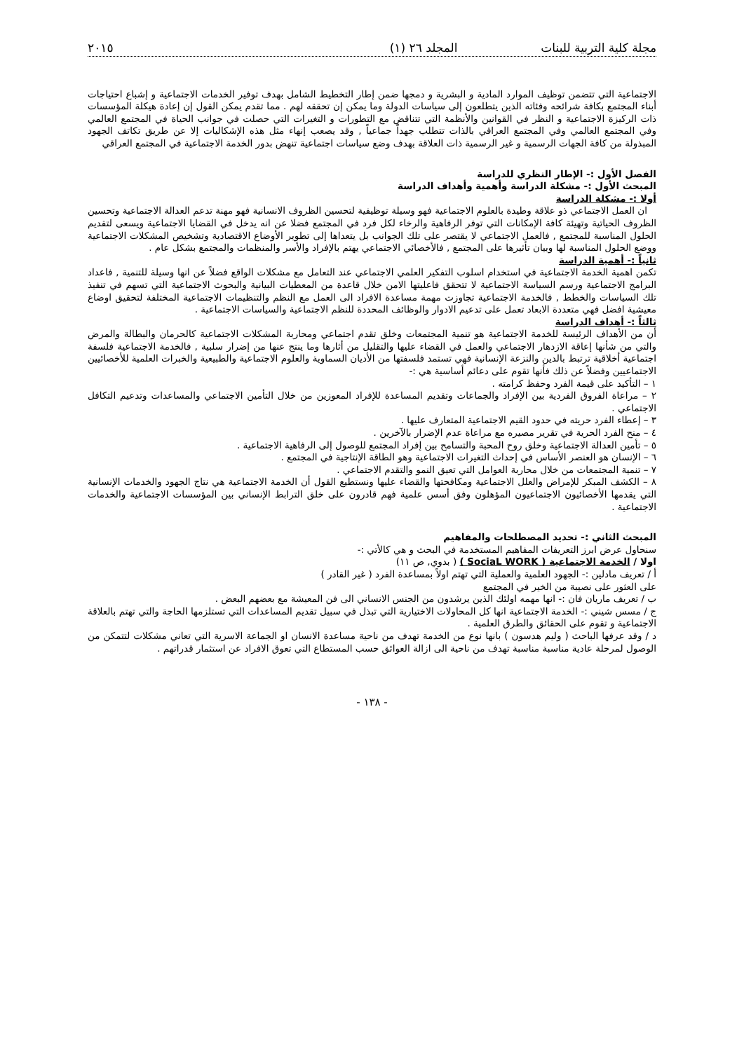مجلة كلية التربية للبنات المجلد ٢٦ (١) ٢٠١٥
الاجتماعية التي تتضمن توظيف الموارد المادية و البشرية و دمجها ضمن إطار التخطيط الشامل بهدف توفير الخدمات الاجتماعية و إشباع احتياجات أبناء المجتمع بكافة شرائحه وفئاته الذين يتطلعون إلى سياسات الدولة وما يمكن إن تحققه لهم . مما تقدم يمكن القول إن إعادة هيكلة المؤسسات ذات الركيزة الاجتماعية و النظر في القوانين والأنظمة التي تتناقض مع التطورات و التغيرات التي حصلت في جوانب الحياة في المجتمع العالمي وفي المجتمع العالمي وفي المجتمع العراقي بالذات تتطلب جهداً جماعياً , وقد يصعب إنهاء مثل هذه الإشكاليات إلا عن طريق تكاتف الجهود المبذولة من كافة الجهات الرسمية و غير الرسمية ذات العلاقة بهدف وضع سياسات اجتماعية تنهض بدور الخدمة الاجتماعية في المجتمع العراقي
الفصل الأول :- الإطار النظري للدراسة
المبحث الأول :- مشكلة الدراسة وأهمية وأهداف الدراسة
أولا :- مشكلة الدراسة
ان العمل الاجتماعي ذو علاقة وطيدة بالعلوم الاجتماعية فهو وسيلة توظيفية لتحسين الظروف الانسانية فهو مهنة تدعم العدالة الاجتماعية وتحسين الظروف الحياتية وتهيئة كافة الإمكانات التي توفر الرفاهية والرخاء لكل فرد في المجتمع فضلا عن انه يدخل في القضايا الاجتماعية ويسعى لتقديم الحلول المناسبة للمجتمع , فالعمل الاجتماعي لا يقتصر على تلك الجوانب بل يتعداها إلى تطوير الأوضاع الاقتصادية وتشخيص المشكلات الاجتماعية ووضع الحلول المناسبة لها وبيان تأثيرها على المجتمع , فالأخصائي الاجتماعي يهتم بالإفراد والأسر والمنظمات والمجتمع بشكل عام .
ثانياً :- أهمية الدراسة
تكمن اهمية الخدمة الاجتماعية في استخدام اسلوب التفكير العلمي الاجتماعي عند التعامل مع مشكلات الواقع فضلاً عن انها وسيلة للتنمية , فاعداد البرامج الاجتماعية ورسم السياسة الاجتماعية لا تتحقق فاعليتها الامن خلال قاعدة من المعطيات البيانية والبحوث الاجتماعية التي تسهم في تنفيذ تلك السياسات والخطط , فالخدمة الاجتماعية تجاوزت مهمة مساعدة الافراد الى العمل مع النظم والتنظيمات الاجتماعية المختلفة لتحقيق اوضاع معيشية افضل فهي متعددة الابعاد تعمل على تدعيم الادوار والوظائف المحددة للنظم الاجتماعية والسياسات الاجتماعية .
ثالثاً :- أهداف الدراسة
أن من الأهداف الرئيسة للخدمة الاجتماعية هو تنمية المجتمعات وخلق تقدم اجتماعي ومحاربة المشكلات الاجتماعية كالحرمان والبطالة والمرض والتي من شأنها إعاقة الازدهار الاجتماعي والعمل في القضاء عليها والتقليل من أثارها وما ينتج عنها من إضرار سلبية , فالخدمة الاجتماعية فلسفة اجتماعية أخلاقية ترتبط بالدين والنزعة الإنسانية فهي تستمد فلسفتها من الأديان السماوية والعلوم الاجتماعية والطبيعية والخبرات العلمية للأخصائيين الاجتماعيين وفضلاً عن ذلك فأنها تقوم على دعائم أساسية هي :-
١ – التأكيد على قيمة الفرد وحفظ كرامته .
٢ – مراعاة الفروق الفردية بين الإفراد والجماعات وتقديم المساعدة للإفراد المعوزين من خلال التأمين الاجتماعي والمساعدات وتدعيم التكافل الاجتماعي .
٣ – إعطاء الفرد حريته في حدود القيم الاجتماعية المتعارف عليها .
٤ – منح الفرد الحرية في تقرير مصيره مع مراعاة عدم الإضرار بالآخرين .
٥ – تأمين العدالة الاجتماعية وخلق روح المحبة والتسامح بين إفراد المجتمع للوصول إلى الرفاهية الاجتماعية .
٦ – الإنسان هو العنصر الأساس في إحداث التغيرات الاجتماعية وهو الطاقة الإنتاجية في المجتمع .
٧ – تنمية المجتمعات من خلال محاربة العوامل التي تعيق النمو والتقدم الاجتماعي .
٨ – الكشف المبكر للإمراض والعلل الاجتماعية ومكافحتها والقضاء عليها ونستطيع القول أن الخدمة الاجتماعية هي نتاج الجهود والخدمات الإنسانية التي يقدمها الأخصائيون الاجتماعيون المؤهلون وفق أسس علمية فهم قادرون على خلق الترابط الإنساني بين المؤسسات الاجتماعية والخدمات الاجتماعية .
المبحث الثاني :- تحديد المصطلحات والمفاهيم
سنحاول عرض ابرز التعريفات المفاهيم المستخدمة في البحث و هي كالأتي :-
اولا / الخدمة الاجتماعية ( SociaL WORK ) ( بدوي, ص ١١)
أ / تعريف مادلين :- الجهود العلمية والعملية التي تهتم اولاً بمساعدة الفرد ( غير القادر )
على العثور على نصيبة من الخير في المجتمع
ب / تعريف ماريان فان :- انها مهمه اولئك الذين يرشدون من الجنس الانساني الى فن المعيشة مع بعضهم البعض .
ج / مسس شيني :- الخدمة الاجتماعية انها كل المحاولات الاختيارية التي تبذل في سبيل تقديم المساعدات التي تستلزمها الحاجة والتي تهتم بالعلاقة الاجتماعية و تقوم على الحقائق والطرق العلمية .
د / وقد عرفها الباحث ( وليم هدسون ) بانها نوع من الخدمة تهدف من ناحية مساعدة الانسان او الجماعة الاسرية التي تعاني مشكلات لتتمكن من الوصول لمرحلة عادية مناسبة مناسبة تهدف من ناحية الى ازالة العوائق حسب المستطاع التي تعوق الافراد عن استثمار قدراتهم .
- ١٣٨ -